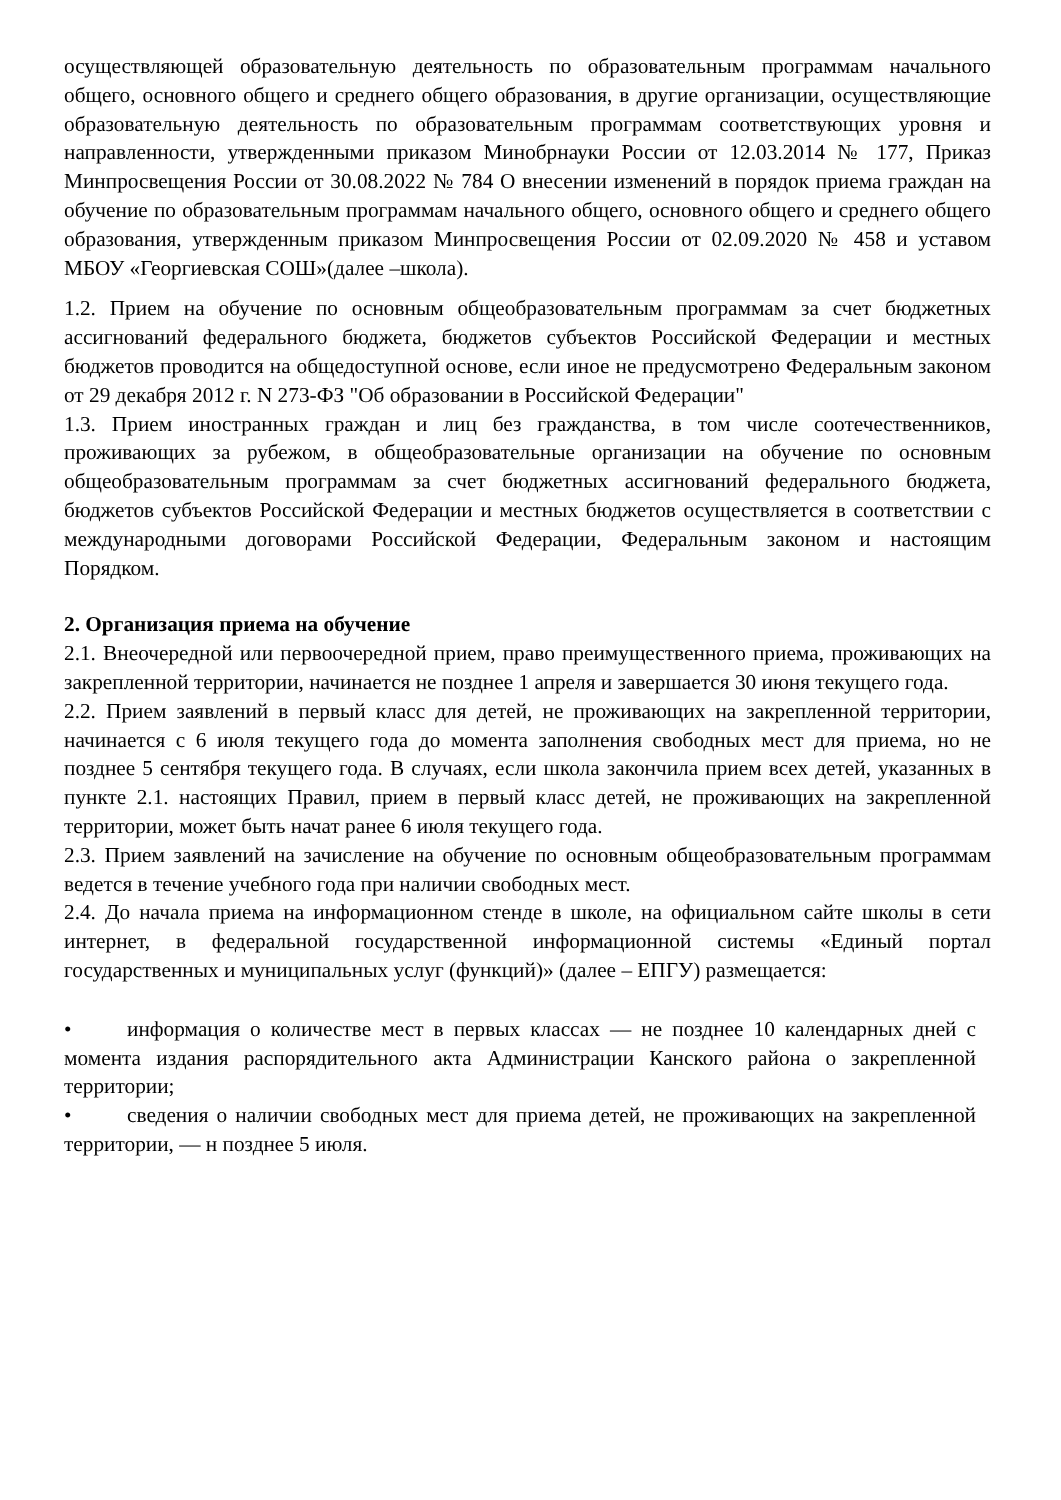осуществляющей образовательную деятельность по образовательным программам начального общего, основного общего и среднего общего образования, в другие организации, осуществляющие образовательную деятельность по образовательным программам соответствующих уровня и направленности, утвержденными приказом Минобрнауки России от 12.03.2014 № 177, Приказ Минпросвещения России от 30.08.2022 № 784 О внесении изменений в порядок приема граждан на обучение по образовательным программам начального общего, основного общего и среднего общего образования, утвержденным приказом Минпросвещения России от 02.09.2020 № 458 и уставом МБОУ «Георгиевская СОШ»(далее –школа).
1.2. Прием на обучение по основным общеобразовательным программам за счет бюджетных ассигнований федерального бюджета, бюджетов субъектов Российской Федерации и местных бюджетов проводится на общедоступной основе, если иное не предусмотрено Федеральным законом от 29 декабря 2012 г. N 273-ФЗ "Об образовании в Российской Федерации"
1.3. Прием иностранных граждан и лиц без гражданства, в том числе соотечественников, проживающих за рубежом, в общеобразовательные организации на обучение по основным общеобразовательным программам за счет бюджетных ассигнований федерального бюджета, бюджетов субъектов Российской Федерации и местных бюджетов осуществляется в соответствии с международными договорами Российской Федерации, Федеральным законом и настоящим Порядком.
2. Организация приема на обучение
2.1. Внеочередной или первоочередной прием, право преимущественного приема, проживающих на закрепленной территории, начинается не позднее 1 апреля и завершается 30 июня текущего года.
2.2. Прием заявлений в первый класс для детей, не проживающих на закрепленной территории, начинается с 6 июля текущего года до момента заполнения свободных мест для приема, но не позднее 5 сентября текущего года. В случаях, если школа закончила прием всех детей, указанных в пункте 2.1. настоящих Правил, прием в первый класс детей, не проживающих на закрепленной территории, может быть начат ранее 6 июля текущего года.
2.3. Прием заявлений на зачисление на обучение по основным общеобразовательным программам ведется в течение учебного года при наличии свободных мест.
2.4. До начала приема на информационном стенде в школе, на официальном сайте школы в сети интернет, в федеральной государственной информационной системы «Единый портал государственных и муниципальных услуг (функций)» (далее – ЕПГУ) размещается:
• информация о количестве мест в первых классах — не позднее 10 календарных дней с момента издания распорядительного акта Администрации Канского района о закрепленной территории;
• сведения о наличии свободных мест для приема детей, не проживающих на закрепленной территории, — н позднее 5 июля.